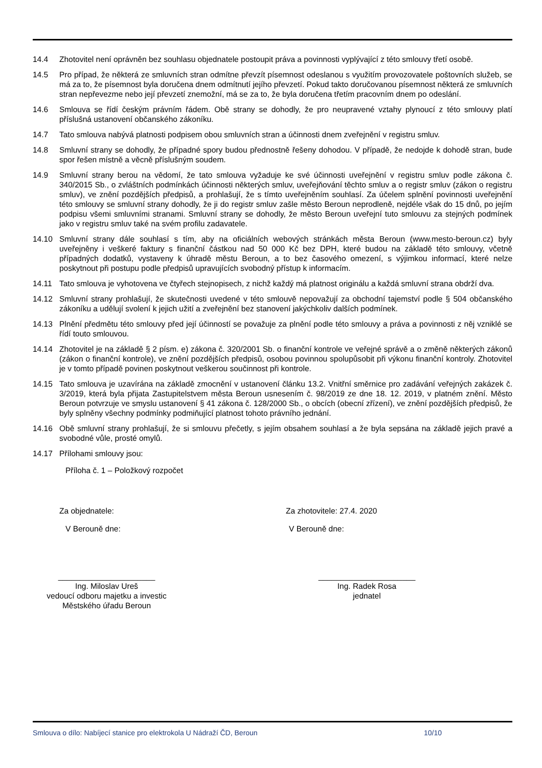14.4 Zhotovitel není oprávněn bez souhlasu objednatele postoupit práva a povinnosti vyplývající z této smlouvy třetí osobě.
14.5 Pro případ, že některá ze smluvních stran odmítne převzít písemnost odeslanou s využitím provozovatele poštovních služeb, se má za to, že písemnost byla doručena dnem odmítnutí jejího převzetí. Pokud takto doručovanou písemnost některá ze smluvních stran nepřevezme nebo její převzetí znemožní, má se za to, že byla doručena třetím pracovním dnem po odeslání.
14.6 Smlouva se řídí českým právním řádem. Obě strany se dohodly, že pro neupravené vztahy plynoucí z této smlouvy platí příslušná ustanovení občanského zákoníku.
14.7 Tato smlouva nabývá platnosti podpisem obou smluvních stran a účinnosti dnem zveřejnění v registru smluv.
14.8 Smluvní strany se dohodly, že případné spory budou přednostně řešeny dohodou. V případě, že nedojde k dohodě stran, bude spor řešen místně a věcně příslušným soudem.
14.9 Smluvní strany berou na vědomí, že tato smlouva vyžaduje ke své účinnosti uveřejnění v registru smluv podle zákona č. 340/2015 Sb., o zvláštních podmínkách účinnosti některých smluv, uveřejňování těchto smluv a o registr smluv (zákon o registru smluv), ve znění pozdějších předpisů, a prohlašují, že s tímto uveřejněním souhlasí. Za účelem splnění povinnosti uveřejnění této smlouvy se smluvní strany dohodly, že ji do registr smluv zašle město Beroun neprodleně, nejdéle však do 15 dnů, po jejím podpisu všemi smluvními stranami. Smluvní strany se dohodly, že město Beroun uveřejní tuto smlouvu za stejných podmínek jako v registru smluv také na svém profilu zadavatele.
14.10 Smluvní strany dále souhlasí s tím, aby na oficiálních webových stránkách města Beroun (www.mesto-beroun.cz) byly uveřejněny i veškeré faktury s finanční částkou nad 50 000 Kč bez DPH, které budou na základě této smlouvy, včetně případných dodatků, vystaveny k úhradě městu Beroun, a to bez časového omezení, s výjimkou informací, které nelze poskytnout při postupu podle předpisů upravujících svobodný přístup k informacím.
14.11 Tato smlouva je vyhotovena ve čtyřech stejnopisech, z nichž každý má platnost originálu a každá smluvní strana obdrží dva.
14.12 Smluvní strany prohlašují, že skutečnosti uvedené v této smlouvě nepovažují za obchodní tajemství podle § 504 občanského zákoníku a udělují svolení k jejich užití a zveřejnění bez stanovení jakýchkoliv dalších podmínek.
14.13 Plnění předmětu této smlouvy před její účinností se považuje za plnění podle této smlouvy a práva a povinnosti z něj vzniklé se řídí touto smlouvou.
14.14 Zhotovitel je na základě § 2 písm. e) zákona č. 320/2001 Sb. o finanční kontrole ve veřejné správě a o změně některých zákonů (zákon o finanční kontrole), ve znění pozdějších předpisů, osobou povinnou spolupůsobit při výkonu finanční kontroly. Zhotovitel je v tomto případě povinen poskytnout veškerou součinnost při kontrole.
14.15 Tato smlouva je uzavírána na základě zmocnění v ustanovení článku 13.2. Vnitřní směrnice pro zadávání veřejných zakázek č. 3/2019, která byla přijata Zastupitelstvem města Beroun usnesením č. 98/2019 ze dne 18. 12. 2019, v platném znění. Město Beroun potvrzuje ve smyslu ustanovení § 41 zákona č. 128/2000 Sb., o obcích (obecní zřízení), ve znění pozdějších předpisů, že byly splněny všechny podmínky podmiňující platnost tohoto právního jednání.
14.16 Obě smluvní strany prohlašují, že si smlouvu přečetly, s jejím obsahem souhlasí a že byla sepsána na základě jejich pravé a svobodné vůle, prosté omylů.
14.17 Přílohami smlouvy jsou:
Příloha č. 1 – Položkový rozpočet
Za objednatele: Za zhotovitele: 27.4. 2020
V Berouně dne: V Berouně dne:
______________________
Ing. Miloslav Ureš
vedoucí odboru majetku a investic
Městského úřadu Beroun
______________________
Ing. Radek Rosa
jednatel
Smlouva o dílo: Nabíjecí stanice pro elektrokola U Nádraží ČD, Beroun 10/10